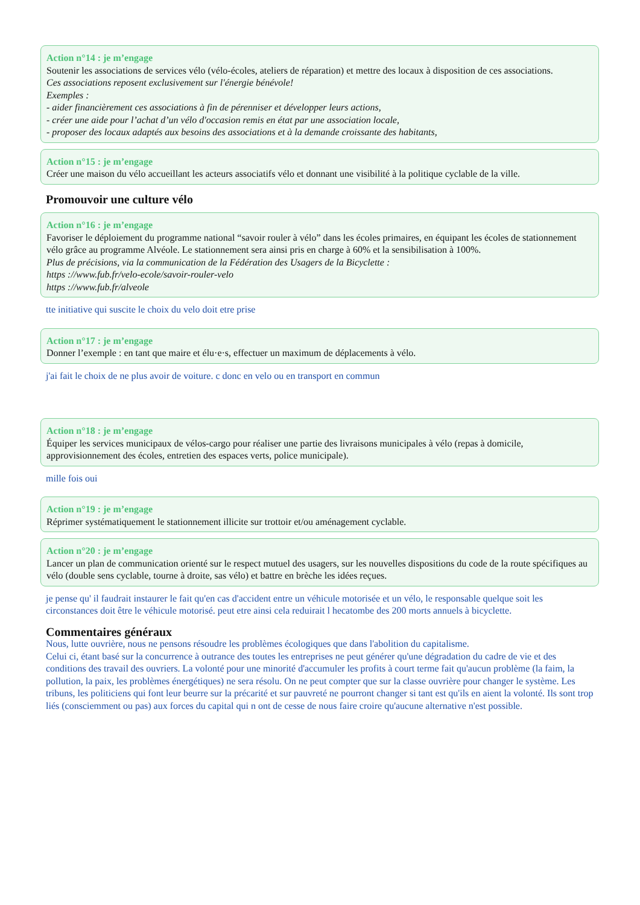Action n°14 : je m’engage
Soutenir les associations de services vélo (vélo-écoles, ateliers de réparation) et mettre des locaux à disposition de ces associations.
Ces associations reposent exclusivement sur l'énergie bénévole!
Exemples :
- aider financièrement ces associations à fin de pérenniser et développer leurs actions,
- créer une aide pour l’achat d’un vélo d'occasion remis en état par une association locale,
- proposer des locaux adaptés aux besoins des associations et à la demande croissante des habitants,
Action n°15 : je m’engage
Créer une maison du vélo accueillant les acteurs associatifs vélo et donnant une visibilité à la politique cyclable de la ville.
Promouvoir une culture vélo
Action n°16 : je m’engage
Favoriser le déploiement du programme national “savoir rouler à vélo” dans les écoles primaires, en équipant les écoles de stationnement vélo grâce au programme Alvéole. Le stationnement sera ainsi pris en charge à 60% et la sensibilisation à 100%.
Plus de précisions, via la communication de la Fédération des Usagers de la Bicyclette :
https ://www.fub.fr/velo-ecole/savoir-rouler-velo
https ://www.fub.fr/alveole
tte initiative qui suscite le choix du velo doit etre prise
Action n°17 : je m’engage
Donner l’exemple : en tant que maire et élu·e·s, effectuer un maximum de déplacements à vélo.
j'ai fait le choix de ne plus avoir de voiture. c donc en velo ou en transport en commun
Action n°18 : je m’engage
Équiper les services municipaux de vélos-cargo pour réaliser une partie des livraisons municipales à vélo (repas à domicile, approvisionnement des écoles, entretien des espaces verts, police municipale).
mille fois oui
Action n°19 : je m’engage
Réprimer systématiquement le stationnement illicite sur trottoir et/ou aménagement cyclable.
Action n°20 : je m’engage
Lancer un plan de communication orienté sur le respect mutuel des usagers, sur les nouvelles dispositions du code de la route spécifiques au vélo (double sens cyclable, tourne à droite, sas vélo) et battre en brèche les idées reçues.
je pense qu' il faudrait instaurer le fait qu'en cas d'accident entre un véhicule motorisée et un vélo, le responsable quelque soit les circonstances doit être le véhicule motorisé. peut etre ainsi cela reduirait l hecatombe des 200 morts annuels à bicyclette.
Commentaires généraux
Nous, lutte ouvrière, nous ne pensons résoudre les problèmes écologiques que dans l'abolition du capitalisme.
Celui ci, étant basé sur la concurrence à outrance des toutes les entreprises ne peut générer qu'une dégradation du cadre de vie et des conditions des travail des ouvriers. La volonté pour une minorité d'accumuler les profits à court terme fait qu'aucun problème (la faim, la pollution, la paix, les problèmes énergétiques) ne sera résolu. On ne peut compter que sur la classe ouvrière pour changer le système. Les tribuns, les politiciens qui font leur beurre sur la précarité et sur pauvreté ne pourront changer si tant est qu'ils en aient la volonté. Ils sont trop liés (consciemment ou pas) aux forces du capital qui n ont de cesse de nous faire croire qu'aucune alternative n'est possible.